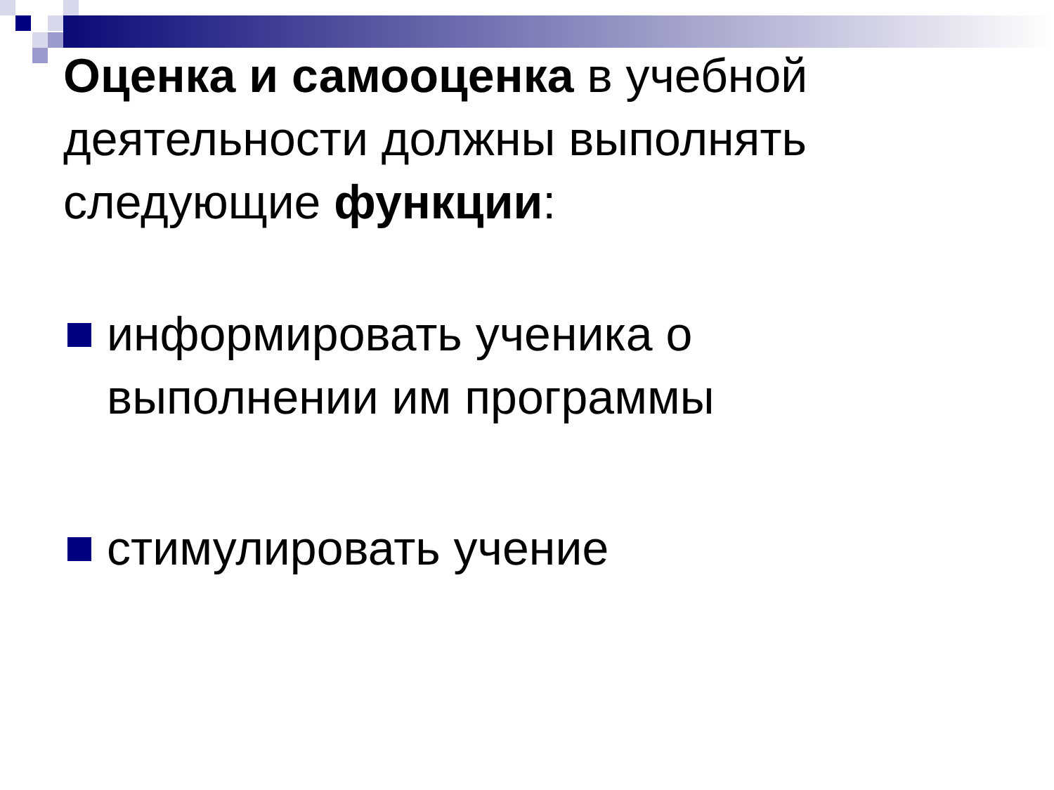Оценка и самооценка в учебной деятельности должны выполнять следующие функции:
информировать ученика о выполнении им программы
стимулировать учение